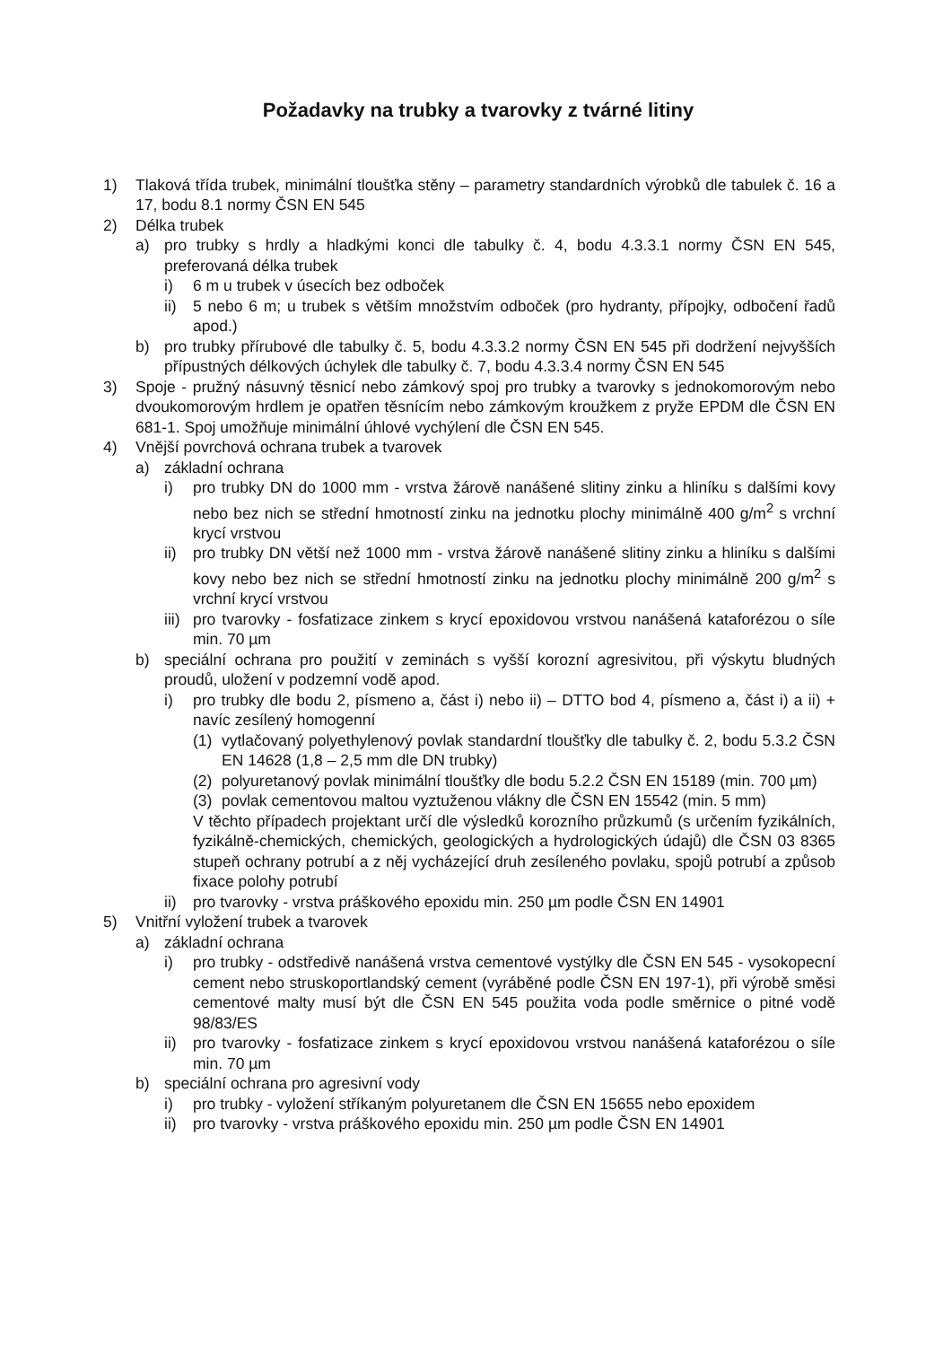Požadavky na trubky a tvarovky z tvárné litiny
1) Tlaková třída trubek, minimální tloušťka stěny – parametry standardních výrobků dle tabulek č. 16 a 17, bodu 8.1 normy ČSN EN 545
2) Délka trubek
a) pro trubky s hrdly a hladkými konci dle tabulky č. 4, bodu 4.3.3.1 normy ČSN EN 545, preferovaná délka trubek
i) 6 m u trubek v úsecích bez odboček
ii) 5 nebo 6 m; u trubek s větším množstvím odboček (pro hydranty, přípojky, odbočení řadů apod.)
b) pro trubky přírubové dle tabulky č. 5, bodu 4.3.3.2 normy ČSN EN 545 při dodržení nejvyšších přípustných délkových úchylek dle tabulky č. 7, bodu 4.3.3.4 normy ČSN EN 545
3) Spoje - pružný násuvný těsnicí nebo zámkový spoj pro trubky a tvarovky s jednokomorovým nebo dvoukomorovým hrdlem je opatřen těsnícím nebo zámkovým kroužkem z pryže EPDM dle ČSN EN 681-1. Spoj umožňuje minimální úhlové vychýlení dle ČSN EN 545.
4) Vnější povrchová ochrana trubek a tvarovek
a) základní ochrana
i) pro trubky DN do 1000 mm - vrstva žárově nanášené slitiny zinku a hliníku s dalšími kovy nebo bez nich se střední hmotností zinku na jednotku plochy minimálně 400 g/m<sup>2</sup> s vrchní krycí vrstvou
ii) pro trubky DN větší než 1000 mm - vrstva žárově nanášené slitiny zinku a hliníku s dalšími kovy nebo bez nich se střední hmotností zinku na jednotku plochy minimálně 200 g/m<sup>2</sup> s vrchní krycí vrstvou
iii) pro tvarovky - fosfatizace zinkem s krycí epoxidovou vrstvou nanášená kataforézou o síle min. 70 µm
b) speciální ochrana pro použití v zeminách s vyšší korozní agresivitou, při výskytu bludných proudů, uložení v podzemní vodě apod.
i) pro trubky dle bodu 2, písmeno a, část i) nebo ii) – DTTO bod 4, písmeno a, část i) a ii) + navíc zesílený homogenní
(1) vytlačovaný polyethylenový povlak standardní tloušťky dle tabulky č. 2, bodu 5.3.2 ČSN EN 14628 (1,8 – 2,5 mm dle DN trubky)
(2) polyuretanový povlak minimální tloušťky dle bodu 5.2.2 ČSN EN 15189 (min. 700 µm)
(3) povlak cementovou maltou vyztuženou vlákny dle ČSN EN 15542 (min. 5 mm)
V těchto případech projektant určí dle výsledků korozního průzkumů (s určením fyzikálních, fyzikálně-chemických, chemických, geologických a hydrologických údajů) dle ČSN 03 8365 stupeň ochrany potrubí a z něj vycházející druh zesíleného povlaku, spojů potrubí a způsob fixace polohy potrubí
ii) pro tvarovky - vrstva práškového epoxidu min. 250 µm podle ČSN EN 14901
5) Vnitřní vyložení trubek a tvarovek
a) základní ochrana
i) pro trubky - odstředivě nanášená vrstva cementové vystýlky dle ČSN EN 545 - vysokopecní cement nebo struskoportlandský cement (vyráběné podle ČSN EN 197-1), při výrobě směsi cementové malty musí být dle ČSN EN 545 použita voda podle směrnice o pitné vodě 98/83/ES
ii) pro tvarovky - fosfatizace zinkem s krycí epoxidovou vrstvou nanášená kataforézou o síle min. 70 µm
b) speciální ochrana pro agresivní vody
i) pro trubky - vyložení stříkaným polyuretanem dle ČSN EN 15655 nebo epoxidem
ii) pro tvarovky - vrstva práškového epoxidu min. 250 µm podle ČSN EN 14901